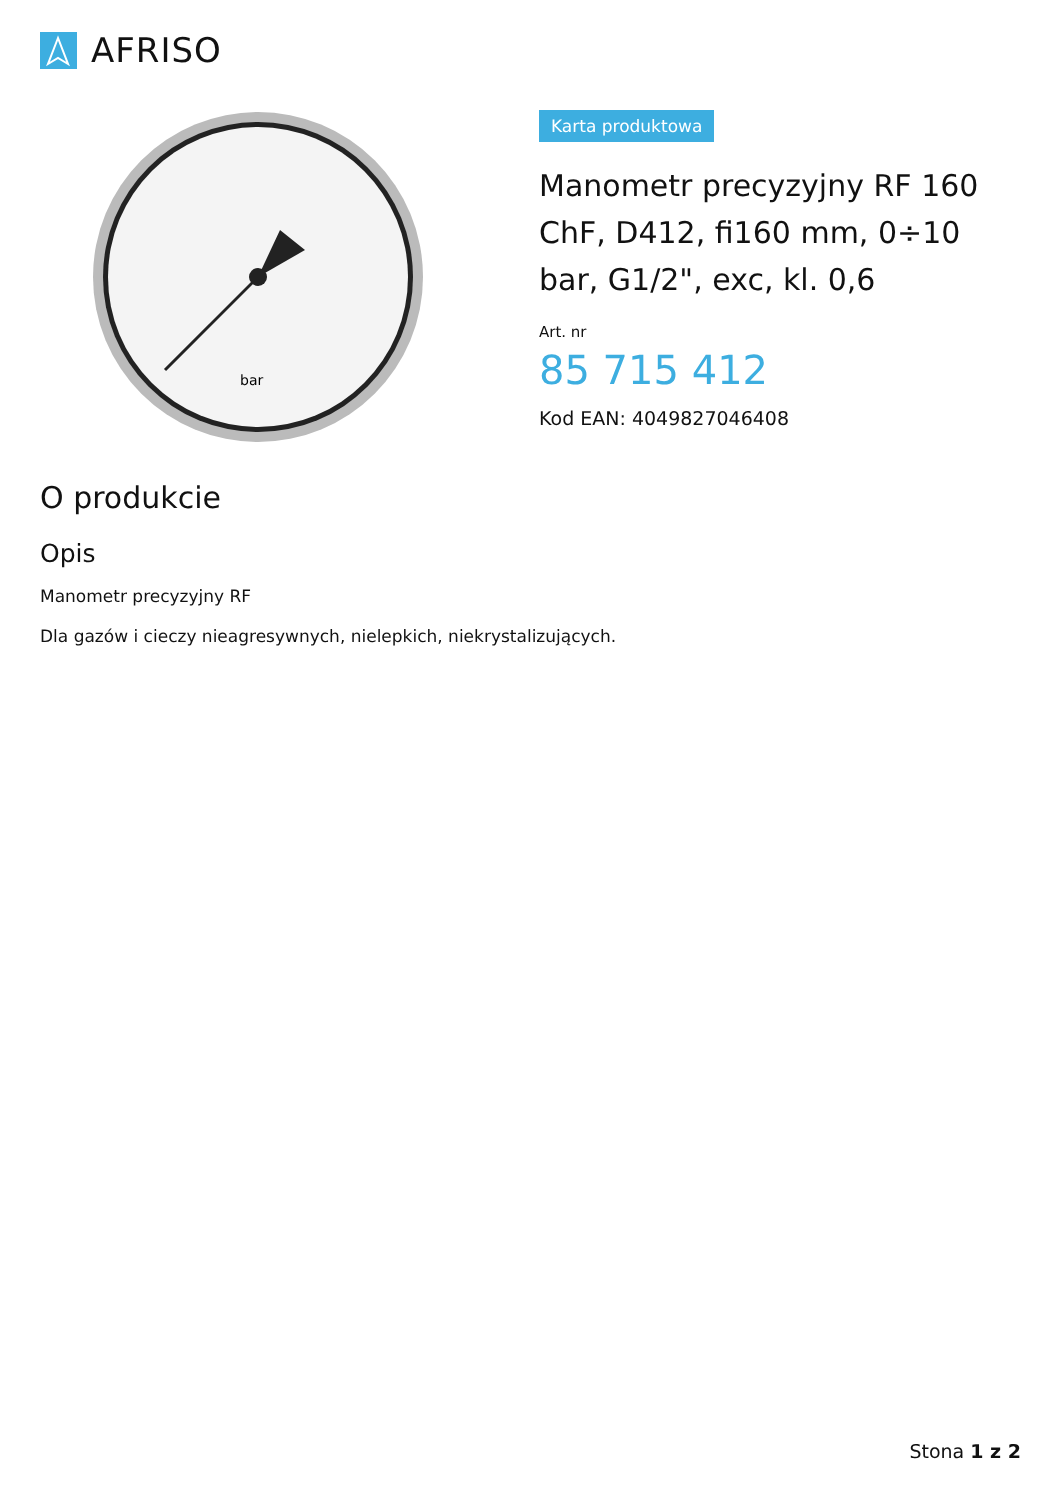AFRISO
bar
Karta produktowa
Manometr precyzyjny RF 160 ChF, D412, fi160 mm, 0÷10 bar, G1/2", exc, kl. 0,6
Art. nr
85 715 412
Kod EAN: 4049827046408
O produkcie
Opis
Manometr precyzyjny RF
Dla gazów i cieczy nieagresywnych, nielepkich, niekrystalizujących.
Stona 1 z 2